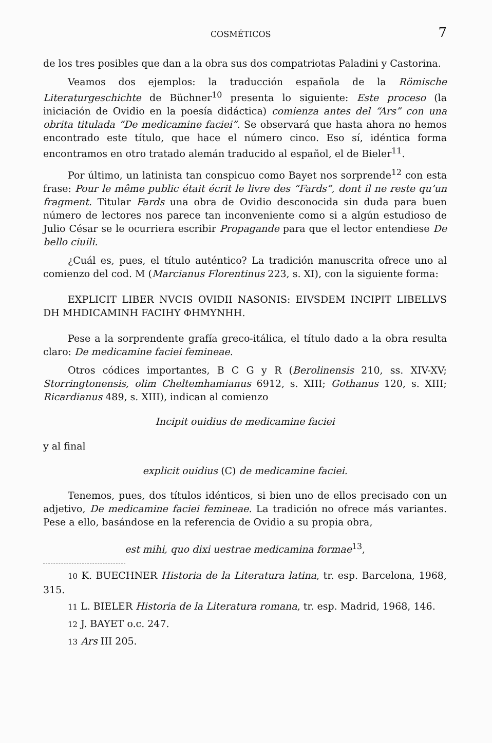COSMÉTICOS 7
de los tres posibles que dan a la obra sus dos compatriotas Paladini y Castorina.
Veamos dos ejemplos: la traducción española de la Römische Literaturgeschichte de Büchner<sup>10</sup> presenta lo siguiente: Este proceso (la iniciación de Ovidio en la poesía didáctica) comienza antes del “Ars” con una obrita titulada “De medicamine faciei”. Se observará que hasta ahora no hemos encontrado este título, que hace el número cinco. Eso sí, idéntica forma encontramos en otro tratado alemán traducido al español, el de Bieler<sup>11</sup>.
Por último, un latinista tan conspicuo como Bayet nos sorprende<sup>12</sup> con esta frase: Pour le même public était écrit le livre des “Fards”, dont il ne reste qu’un fragment. Titular Fards una obra de Ovidio desconocida sin duda para buen número de lectores nos parece tan inconveniente como si a algún estudioso de Julio César se le ocurriera escribir Propagande para que el lector entendiese De bello ciuili.
¿Cuál es, pues, el título auténtico? La tradición manuscrita ofrece uno al comienzo del cod. M (Marcianus Florentinus 223, s. XI), con la siguiente forma:
EXPLICIT LIBER NVCIS OVIDII NASONIS: EIVSDEM INCIPIT LIBELLVS DH MHDICAMINH FACIHY ΦHMYNHH.
Pese a la sorprendente grafía greco-itálica, el título dado a la obra resulta claro: De medicamine faciei femineae.
Otros códices importantes, B C G y R (Berolinensis 210, ss. XIV-XV; Storringtonensis, olim Cheltemhamianus 6912, s. XIII; Gothanus 120, s. XIII; Ricardianus 489, s. XIII), indican al comienzo
Incipit ouidius de medicamine faciei
y al final
explicit ouidius (C) de medicamine faciei.
Tenemos, pues, dos títulos idénticos, si bien uno de ellos precisado con un adjetivo, De medicamine faciei femineae. La tradición no ofrece más variantes. Pese a ello, basándose en la referencia de Ovidio a su propia obra,
est mihi, quo dixi uestrae medicamina formae<sup>13</sup>,
10 K. BUECHNER Historia de la Literatura latina, tr. esp. Barcelona, 1968, 315.
11 L. BIELER Historia de la Literatura romana, tr. esp. Madrid, 1968, 146.
12 J. BAYET o.c. 247.
13 Ars III 205.